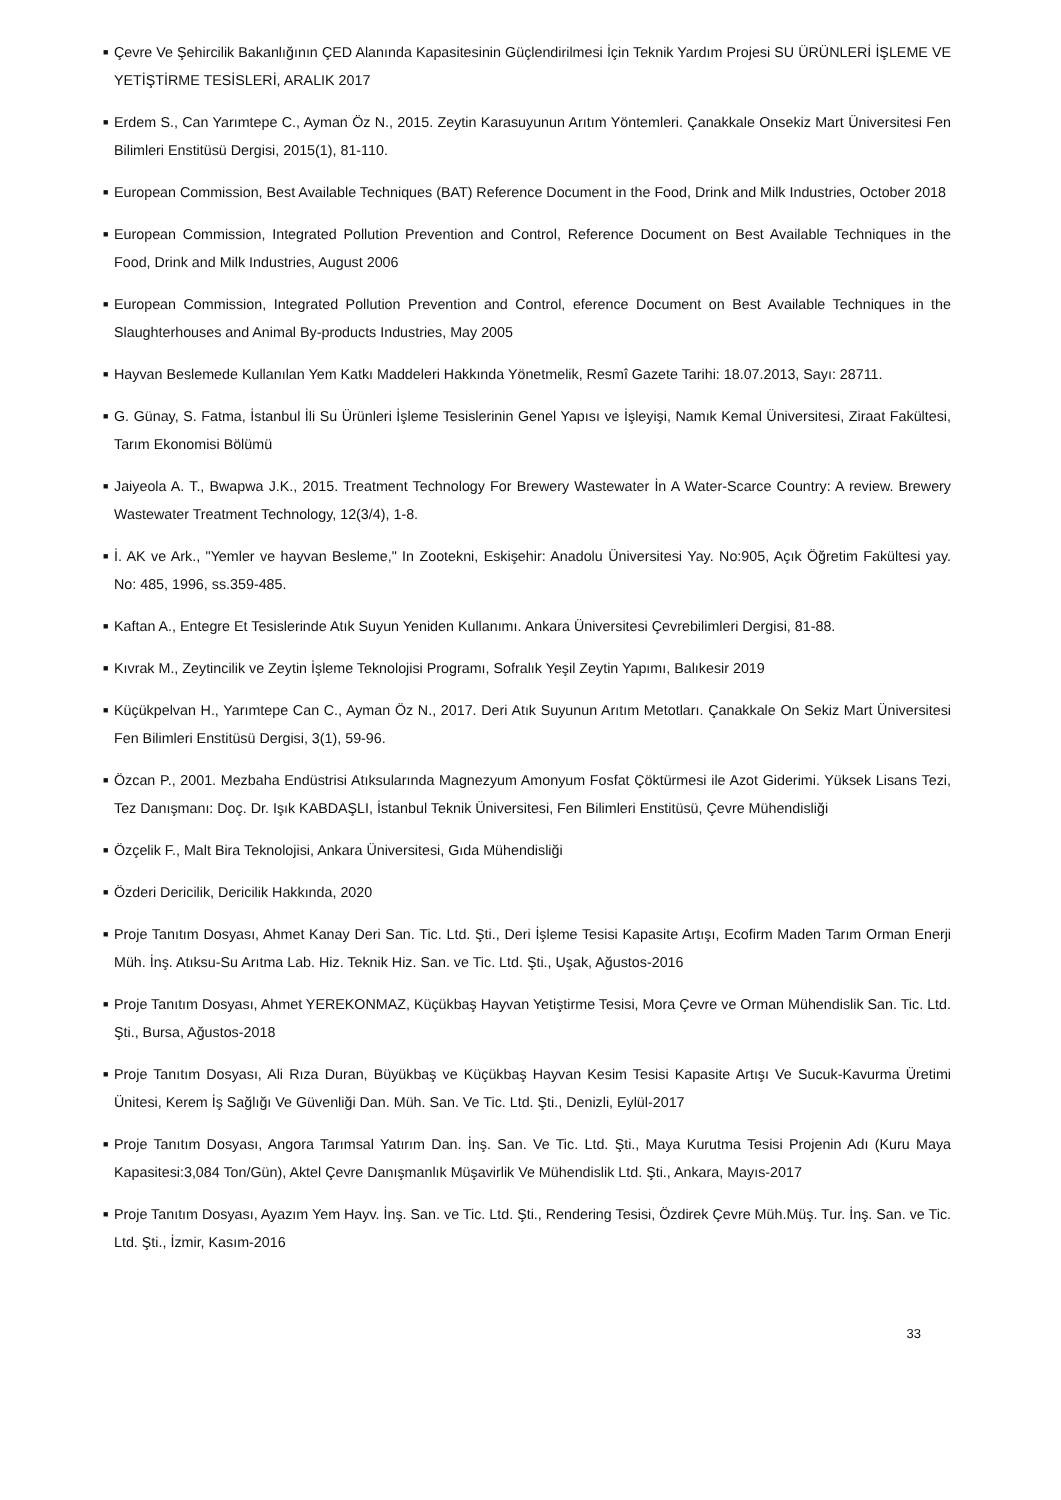■ Çevre Ve Şehircilik Bakanlığının ÇED Alanında Kapasitesinin Güçlendirilmesi İçin Teknik Yardım Projesi SU ÜRÜNLERİ İŞLEME VE YETİŞTİRME TESİSLERİ, ARALIK 2017
■ Erdem S., Can Yarımtepe C., Ayman Öz N., 2015. Zeytin Karasuyunun Arıtım Yöntemleri. Çanakkale Onsekiz Mart Üniversitesi Fen Bilimleri Enstitüsü Dergisi, 2015(1), 81-110.
■ European Commission, Best Available Techniques (BAT) Reference Document in the Food, Drink and Milk Industries, October 2018
■ European Commission, Integrated Pollution Prevention and Control, Reference Document on Best Available Techniques in the Food, Drink and Milk Industries, August 2006
■ European Commission, Integrated Pollution Prevention and Control, eference Document on Best Available Techniques in the Slaughterhouses and Animal By-products Industries, May 2005
■ Hayvan Beslemede Kullanılan Yem Katkı Maddeleri Hakkında Yönetmelik, Resmî Gazete Tarihi: 18.07.2013, Sayı: 28711.
■ G. Günay, S. Fatma, İstanbul İli Su Ürünleri İşleme Tesislerinin Genel Yapısı ve İşleyişi, Namık Kemal Üniversitesi, Ziraat Fakültesi, Tarım Ekonomisi Bölümü
■ Jaiyeola A. T., Bwapwa J.K., 2015. Treatment Technology For Brewery Wastewater İn A Water-Scarce Country: A review. Brewery Wastewater Treatment Technology, 12(3/4), 1-8.
■ İ. AK ve Ark., "Yemler ve hayvan Besleme," In Zootekni, Eskişehir: Anadolu Üniversitesi Yay. No:905, Açık Öğretim Fakültesi yay. No: 485, 1996, ss.359-485.
■ Kaftan A., Entegre Et Tesislerinde Atık Suyun Yeniden Kullanımı. Ankara Üniversitesi Çevrebilimleri Dergisi, 81-88.
■ Kıvrak M., Zeytincilik ve Zeytin İşleme Teknolojisi Programı, Sofralık Yeşil Zeytin Yapımı, Balıkesir 2019
■ Küçükpelvan H., Yarımtepe Can C., Ayman Öz N., 2017. Deri Atık Suyunun Arıtım Metotları. Çanakkale On Sekiz Mart Üniversitesi Fen Bilimleri Enstitüsü Dergisi, 3(1), 59-96.
■ Özcan P., 2001. Mezbaha Endüstrisi Atıksularında Magnezyum Amonyum Fosfat Çöktürmesi ile Azot Giderimi. Yüksek Lisans Tezi, Tez Danışmanı: Doç. Dr. Işık KABDAŞLI, İstanbul Teknik Üniversitesi, Fen Bilimleri Enstitüsü, Çevre Mühendisliği
■ Özçelik F., Malt Bira Teknolojisi, Ankara Üniversitesi, Gıda Mühendisliği
■ Özderi Dericilik, Dericilik Hakkında, 2020
■ Proje Tanıtım Dosyası, Ahmet Kanay Deri San. Tic. Ltd. Şti., Deri İşleme Tesisi Kapasite Artışı, Ecofirm Maden Tarım Orman Enerji Müh. İnş. Atıksu-Su Arıtma Lab. Hiz. Teknik Hiz. San. ve Tic. Ltd. Şti., Uşak, Ağustos-2016
■ Proje Tanıtım Dosyası, Ahmet YEREKONMAZ, Küçükbaş Hayvan Yetiştirme Tesisi, Mora Çevre ve Orman Mühendislik San. Tic. Ltd. Şti., Bursa, Ağustos-2018
■ Proje Tanıtım Dosyası, Ali Rıza Duran, Büyükbaş ve Küçükbaş Hayvan Kesim Tesisi Kapasite Artışı Ve Sucuk-Kavurma Üretimi Ünitesi, Kerem İş Sağlığı Ve Güvenliği Dan. Müh. San. Ve Tic. Ltd. Şti., Denizli, Eylül-2017
■ Proje Tanıtım Dosyası, Angora Tarımsal Yatırım Dan. İnş. San. Ve Tic. Ltd. Şti., Maya Kurutma Tesisi Projenin Adı (Kuru Maya Kapasitesi:3,084 Ton/Gün), Aktel Çevre Danışmanlık Müşavirlik Ve Mühendislik Ltd. Şti., Ankara, Mayıs-2017
■ Proje Tanıtım Dosyası, Ayazım Yem Hayv. İnş. San. ve Tic. Ltd. Şti., Rendering Tesisi, Özdirek Çevre Müh.Müş. Tur. İnş. San. ve Tic. Ltd. Şti., İzmir, Kasım-2016
33